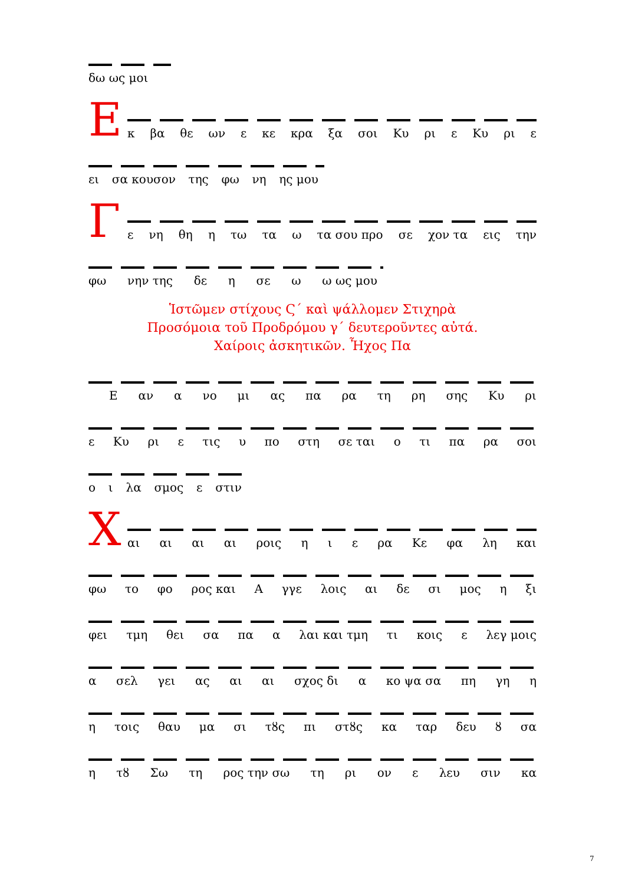δω ως μοι
Ε
κ βα θε ων ε κε κρα ξα σοι Κυ ρι ε Κυ ρι ε
ει σα κουσον της φω νη ης μου
Γ
ε νη θη η τω τα ω τα σου προ σε χον τα εις την
φω νην της δε η σε ω ω ως μου
Ἱστῶμεν στίχους Ϛ΄ καὶ ψάλλομεν Στιχηρὰ
Προσόμοια τοῦ Προδρόμου γ΄ δευτεροῦντες αὐτά.
Χαίροις ἀσκητικῶν. Ἦχος Πα
Εαν α νο μι ας πα ρα τη ρη σης Κυ ρι
ε Κυ ρι ε τις υ πο στη σε ται ο τι πα ρα σοι
ο ι λα σμος ε στιν
Χ
αι αι αι αι ροις η ι ε ρα Κε φα λη και
φω το φο ρος και Α γγε λοις αι δε σι μος η ξι
φει τμη θει σα πα α λαι και τμη τι κοις ε λεγ μοις
α σελ γει ας αι αι σχος δι α κο ψα σα πη γη η
η τοις θαυ μα σι τȣς πι στȣς κα ταρ δευ ȣ σα
η τȣ Σω τη ρος την σω τη ρι ον ε λευ σιν κα
7